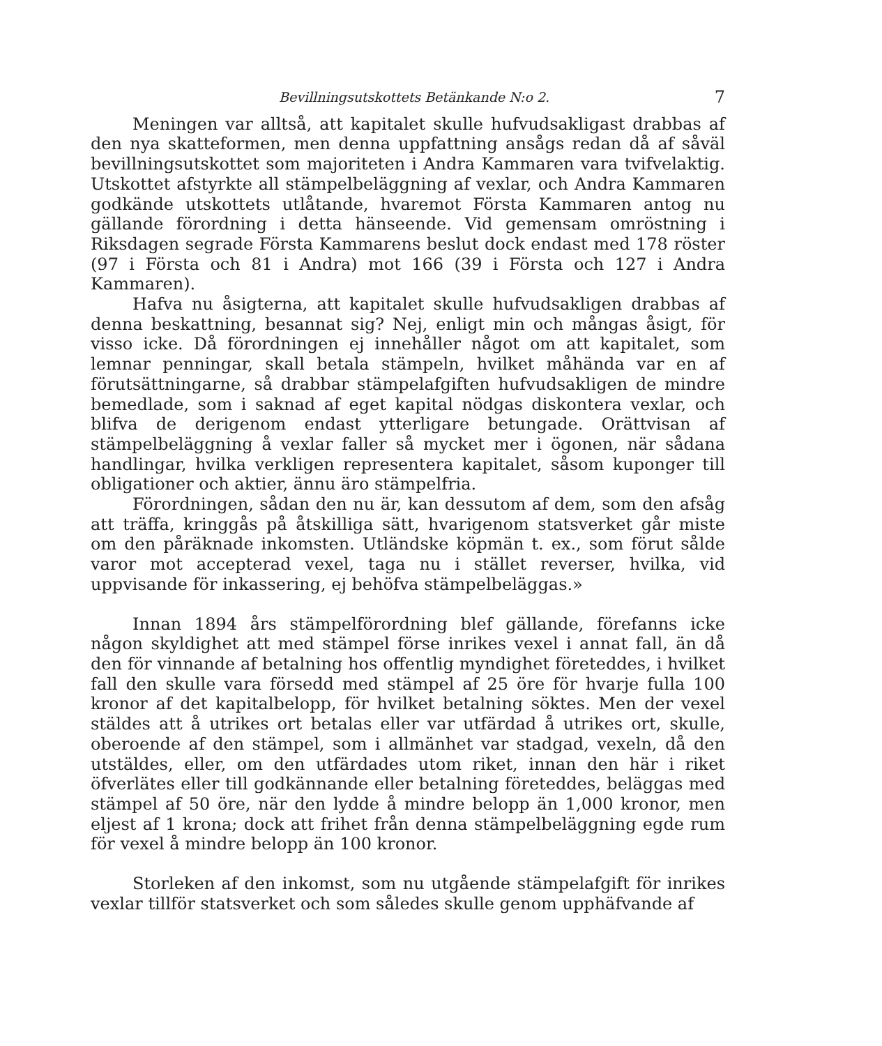Bevillningsutskottets Betänkande N:o 2. 7
Meningen var alltså, att kapitalet skulle hufvudsakligast drabbas af den nya skatteformen, men denna uppfattning ansågs redan då af såväl bevillningsutskottet som majoriteten i Andra Kammaren vara tvifvelaktig. Utskottet afstyrkte all stämpelbeläggning af vexlar, och Andra Kammaren godkände utskottets utlåtande, hvaremot Första Kammaren antog nu gällande förordning i detta hänseende. Vid gemensam omröstning i Riksdagen segrade Första Kammarens beslut dock endast med 178 röster (97 i Första och 81 i Andra) mot 166 (39 i Första och 127 i Andra Kammaren).
Hafva nu åsigterna, att kapitalet skulle hufvudsakligen drabbas af denna beskattning, besannat sig? Nej, enligt min och mångas åsigt, för visso icke. Då förordningen ej innehåller något om att kapitalet, som lemnar penningar, skall betala stämpeln, hvilket måhända var en af förutsättningarne, så drabbar stämpelafgiften hufvudsakligen de mindre bemedlade, som i saknad af eget kapital nödgas diskontera vexlar, och blifva de derigenom endast ytterligare betungade. Orättvisan af stämpelbeläggning å vexlar faller så mycket mer i ögonen, när sådana handlingar, hvilka verkligen representera kapitalet, såsom kuponger till obligationer och aktier, ännu äro stämpelfria.
Förordningen, sådan den nu är, kan dessutom af dem, som den afsåg att träffa, kringgås på åtskilliga sätt, hvarigenom statsverket går miste om den påräknade inkomsten. Utländske köpmän t. ex., som förut sålde varor mot accepterad vexel, taga nu i stället reverser, hvilka, vid uppvisande för inkassering, ej behöfva stämpelbeläggas.»
Innan 1894 års stämpelförordning blef gällande, förefanns icke någon skyldighet att med stämpel förse inrikes vexel i annat fall, än då den för vinnande af betalning hos offentlig myndighet företeddes, i hvilket fall den skulle vara försedd med stämpel af 25 öre för hvarje fulla 100 kronor af det kapitalbelopp, för hvilket betalning söktes. Men der vexel stäldes att å utrikes ort betalas eller var utfärdad å utrikes ort, skulle, oberoende af den stämpel, som i allmänhet var stadgad, vexeln, då den utstäldes, eller, om den utfärdades utom riket, innan den här i riket öfverlätes eller till godkännande eller betalning företeddes, beläggas med stämpel af 50 öre, när den lydde å mindre belopp än 1,000 kronor, men eljest af 1 krona; dock att frihet från denna stämpelbeläggning egde rum för vexel å mindre belopp än 100 kronor.
Storleken af den inkomst, som nu utgående stämpelafgift för inrikes vexlar tillför statsverket och som således skulle genom upphäfvande af